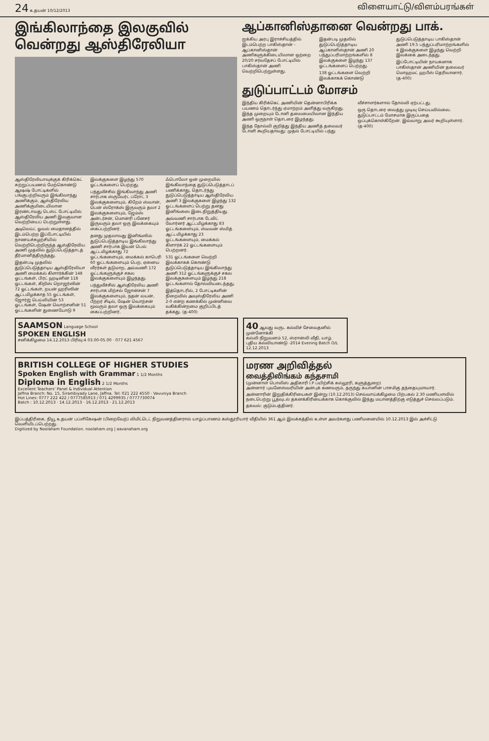24 உதயன் 10/12/2013
விளையாட்டு/விளம்பரங்கள்
இங்கிலாந்தை இலகுவில் வென்றது ஆஸ்திரேலியா
ஆஸ்திரேலியாவுக்குக் கிரிக்கெட் சுற்றுப்பயணம் மேற்கொண்டு ஆஷஷ் போட்டிகளில் பங்குபற்றிவரும் இங்கிலாந்து அணிக்கும், ஆஸ்திரேலிய அணிக்குமிடையிலான இரண்டாவது டெஸ்ட் போட்டியில் ஆஸ்திரேலிய அணி இலகுவான வெற்றியைப் பெற்றுள்ளது.
அடிலெய்ட் ஓவல் மைதானத்தில் இடம்பெற்ற இப்போட்டியில் நாணயச்சுழற்சியில் வெற்றிபெற்றிருந்த ஆஸ்திரேலிய அணி முதலில் துடுப்பெடுத்தாடத் தீர்மானித்திருந்தது.
இதன்படி முதலில் துடுப்பெடுத்தாடிய ஆஸ்திரேலியா அணி மைக்கல் கிளார்க்கின் 148 ஓட்டங்கள், பிரட் ஹடினின் 118 ஓட்டங்கள், கிறிஸ் றொஜர்ஸின் 72 ஓட்டங்கள், றயன் ஹரிஸின் ஆட்டமிழக்காத 55 ஓட்டங்கள், ஜோர்ஜ் பெய்லியின் 53 ஓட்டங்கள், ஷேன் வொற்சனின் 51 ஓட்டங்களின் துணையோடு 9 இலக்குகளை இழந்து 570 ஓட்டங்களைப் பெற்றது.
பந்துவீச்சில் இங்கிலாந்து அணி சார்பாக ஸ்ருவேர்ட் ப்ரோட் 3 இலக்குகளையும், கிறேம் ஸ்வான், பென் ஸ்ரோக்ஸ் இருவரும் தலா 2 இலக்குகளையும், ஜேம்ஸ் அன்டர்சன், மொன்ரி பனேசர் இருவரும் தலா ஒரு இலக்கையும் கைப்பற்றினர்.
தனது முதலாவது இனிங்ஸில் துடுப்பெடுத்தாடிய இங்கிலாந்து அணி சார்பாக இயன் பெல் ஆட்டமிழக்காது 72 ஓட்டங்களையும், மைக்கல் காபெரி 60 ஓட்டங்களையும் பெற, ஏனைய வீரர்கள் தடுமாற, அவ்வணி 172 ஓட்டங்களுக்குச் சகல இலக்குகளையும் இழந்தது.
பந்துவீச்சில் ஆஸ்திரேலிய அணி சார்பாக மிற்சல் ஜோன்சன் 7 இலக்குகளையும், நதன் லயன், பீற்றர் சிடில், ஷேன் வொற்சன் மூவரும் தலா ஒரு இலக்கையும் கைப்பற்றினர்.
ஃபொலோ ஒன் முறையில் இங்கிலாந்தை துடுப்பெடுத்தாடப் பணிக்காது, தொடர்ந்து துடுப்பெடுத்தாடிய ஆஸ்திரேலிய அணி 3 இலக்குகளை இழந்து 132 ஓட்டங்களைப் பெற்று தனது இனிங்ஸை இடைநிறுத்தியது.
அவ்வணி சார்பாக டேவிட் வோர்னர் ஆட்டமிழக்காது 83 ஓட்டங்களையும், ஸ்டீவன் ஸ்மித் ஆட்டமிழக்காது 23 ஓட்டங்களையும், மைக்கல் கிளார்க் 22 ஓட்டங்களையும் பெற்றனர்.
531 ஓட்டங்களை வெற்றி இலக்காகக் கொண்டு துடுப்பெடுத்தாடிய இங்கிலாந்து அணி 312 ஓட்டங்களுக்குச் சகல இலக்குகளையும் இழந்து 218 ஓட்டங்களால் தோல்வியடைந்தது.
இத்தொடரில், 2 போட்டிகளின் நிறைவில் அவுஸ்திரேலிய அணி 2-0 என்ற கணக்கில் முன்னிலை வகிக்கின்றமை குறிப்பிடத் தக்கது. (த-400)
ஆப்கானிஸ்தானை வென்றது பாக்.
ஐக்கிய அரபு இராச்சியத்தில் இடம்பெற்ற பாகிஸ்தான் - ஆப்கானிஸ்தான் அணிகளுக்கிடையிலான ஒற்றை 20/20 சர்வதேசப் போட்டியில் பாகிஸ்தான் அணி வெற்றிபெற்றுள்ளது.
இதன்படி முதலில் துடுப்பெடுத்தாடிய ஆப்கானிஸ்தான் அணி 20 பந்துப்பரிமாற்றங்களில் 8 இலக்குகளை இழந்து 137 ஓட்டங்களைப் பெற்றது.
138 ஓட்டங்களை வெற்றி இலக்காகக் கொண்டு துடுப்பெடுத்தாடிய பாகிஸ்தான் அணி 19.5 பந்துப்பரிமாற்றங்களில் 4 இலக்குகளை இழந்து வெற்றி இலக்கை அடைந்தது.
இப்போட்டியின் நாயகனாக பாகிஸ்தான் அணியின் தலைவர் மொஹமட் ஹபீஸ் தெரிவானார். (த-400)
துடுப்பாட்டம் மோசம்
இந்திய கிரிக்கெட் அணியின் தென்னாபிரிக்க பயணம் தொடர்ந்து ஏமாற்றம் அளித்து வருகிறது. இந்த முறையும் டோனி தலைமையிலான இந்திய அணி ஒருநாள் தொடரை இழந்தது.
இந்த தோல்வி குறித்து இந்திய அணித் தலைவர் டோனி கூறியதாவது: முதல் போட்டியில் பந்து வீச்சாளர்களால் தோல்வி ஏற்பட்டது.
ஒரு தொடரை வைத்து முடிவு செய்யவில்லை. துடுப்பாட்டம் மோசமாக இருப்பதை ஒப்புக்கொள்கிறேன். இவ்வாறு அவர் கூறியுள்ளார். (த-400)
SAAMSON Language School
SPOKEN ENGLISH
சனிக்கிழமை 14.12.2013 பிரிவு:4 03.00-05.00 · 077 621 4567
40 ஆவது வருட கல்விச் சேவைதனில் முன்னோக்கி
கல்வி நிறுவனம் 52, ஸ்ரான்லி வீதி, யாழ்.
புதிய கல்வியாண்டு -2014 Evening Batch O/L 12.12.2013
BRITISH COLLEGE OF HIGHER STUDIES
Spoken English with Grammar 1 1/2 Months
Diploma in English 2 1/2 Months
Excellent Teachers' Panel & Individual Attention
Jaffna Branch: No. 15, Sirambiyady Lane, Jaffna. Tel: 021 222 4550 · Vavuniya Branch
Hot Lines: 0777 222 422 / 0777585913 / 071 4299935 / 0777730074
Batch : 10.12.2013 · 14.12.2013 · 16.12.2013 · 21.12.2013
மரண அறிவித்தல்
வைத்திலிங்கம் கந்தசாமி
(முன்னாள் பொலிஸ் அதிகாரி I.P பயிற்சிக் கல்லூரி, களுத்துறை)
அன்னார் புவனேஸ்வரியின் அன்புக் கணவரும், தருந்து கயானின் பாசமிகு தந்தையுமாவார்.
அன்னாரின் இறுதிக்கிரியைகள் இன்று (10.12.2013) செவ்வாய்க்கிழமை பிற்பகல் 2.30 மணியளவில் நடைபெற்று பூதவுடல் தகனக்கிரியைக்காக கொக்குவில் இந்து மயானத்திற்கு எடுத்துச் செல்லப்படும்.
தகவல்: குடும்பத்தினர்.
இப்பத்திரிகை, நியூ உதயன் பப்ளிகேஷன் (பிறைவேற்) லிமிட்டெட் நிறுவனத்தினரால் யாழ்ப்பாணம் கஸ்தூரியார் வீதியில் 361 ஆம் இலக்கத்தில் உள்ள அவர்களது பணிமனையில் 10.12.2013 இல் அச்சிட்டு வெளியிடப்பெற்றது.
Digitized by Noolaham Foundation. noolaham.org | aavanaham.org